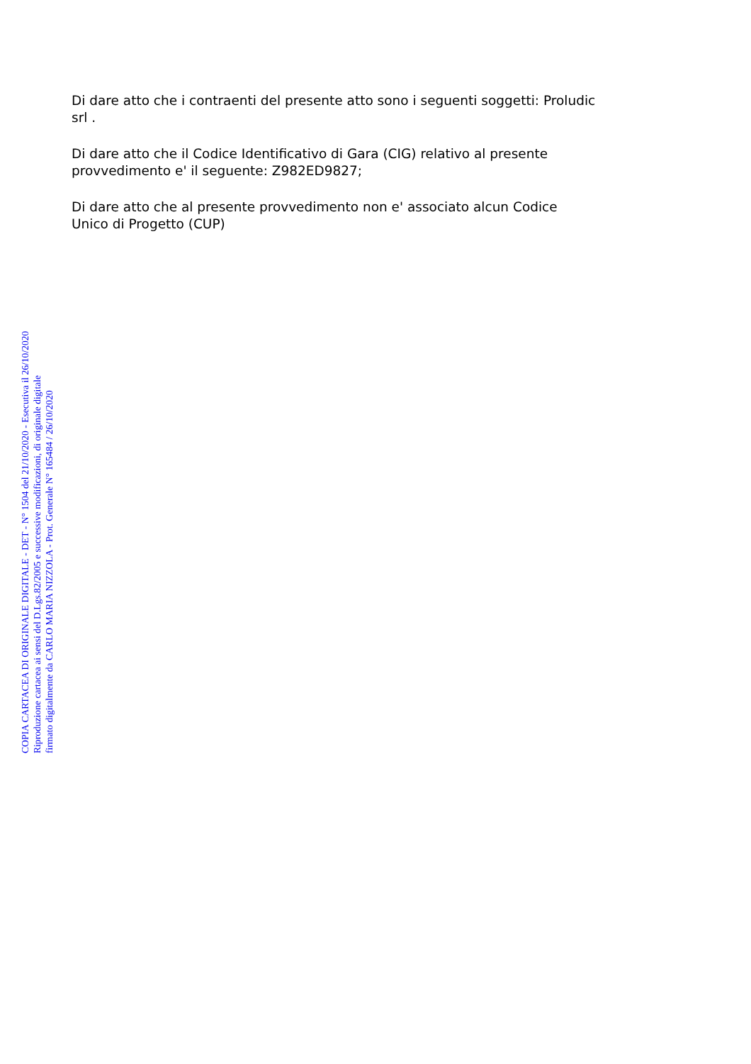Di dare atto che i contraenti del presente atto sono i seguenti soggetti: Proludic
srl .
Di dare atto che il Codice Identificativo di Gara (CIG) relativo al presente
provvedimento e' il seguente: Z982ED9827;
Di dare atto che al presente provvedimento non e' associato alcun Codice
Unico di Progetto (CUP)
COPIA CARTACEA DI ORIGINALE DIGITALE - DET - N° 1504 del 21/10/2020 - Esecutiva il 26/10/2020
Riproduzione cartacea ai sensi del D.Lgs.82/2005 e successive modificazioni, di originale digitale
firmato digitalmente da CARLO MARIA NIZZOLA - Prot. Generale N° 165484 / 26/10/2020